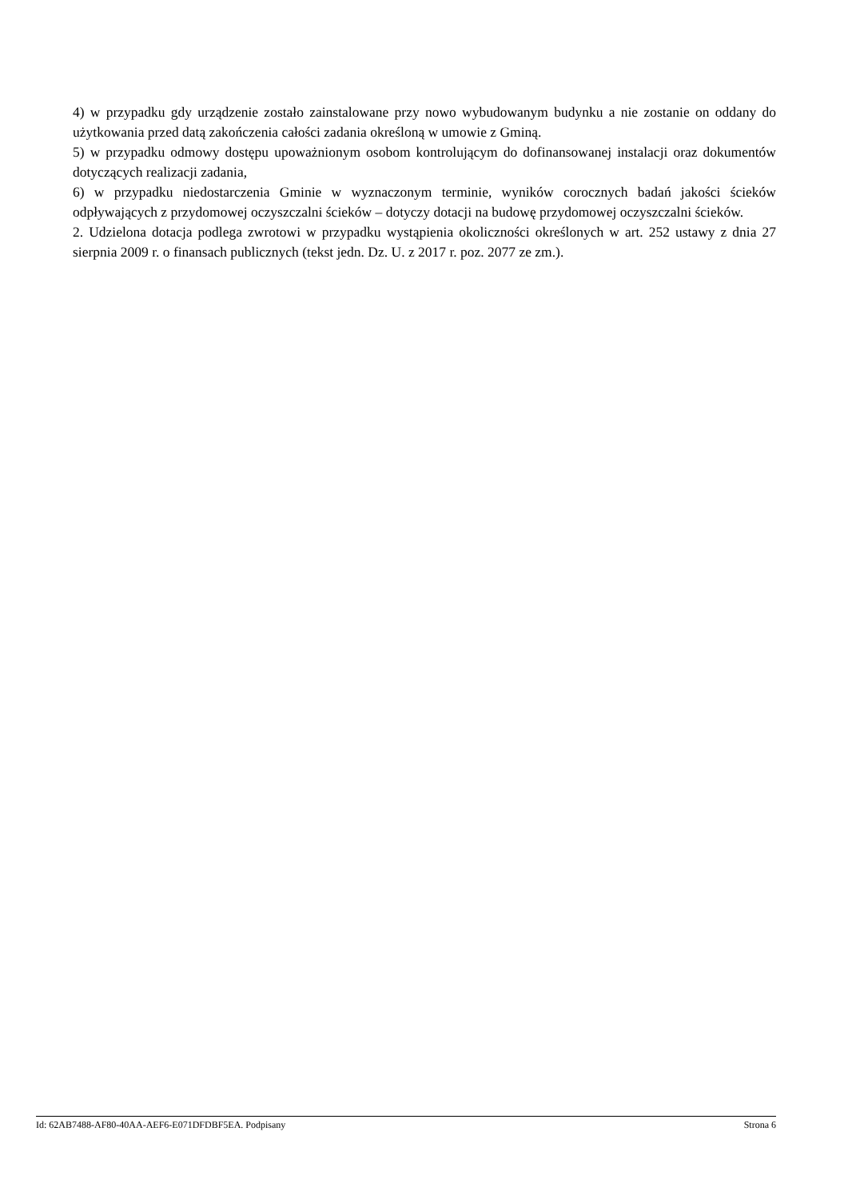4) w przypadku gdy urządzenie zostało zainstalowane przy nowo wybudowanym budynku a nie zostanie on oddany do użytkowania przed datą zakończenia całości zadania określoną w umowie z Gminą.
5) w przypadku odmowy dostępu upoważnionym osobom kontrolującym do dofinansowanej instalacji oraz dokumentów dotyczących realizacji zadania,
6) w przypadku niedostarczenia Gminie w wyznaczonym terminie, wyników corocznych badań jakości ścieków odpływających z przydomowej oczyszczalni ścieków – dotyczy dotacji na budowę przydomowej oczyszczalni ścieków.
2. Udzielona dotacja podlega zwrotowi w przypadku wystąpienia okoliczności określonych w art. 252 ustawy z dnia 27 sierpnia 2009 r. o finansach publicznych (tekst jedn. Dz. U. z 2017 r. poz. 2077 ze zm.).
Id: 62AB7488-AF80-40AA-AEF6-E071DFDBF5EA. Podpisany Strona 6